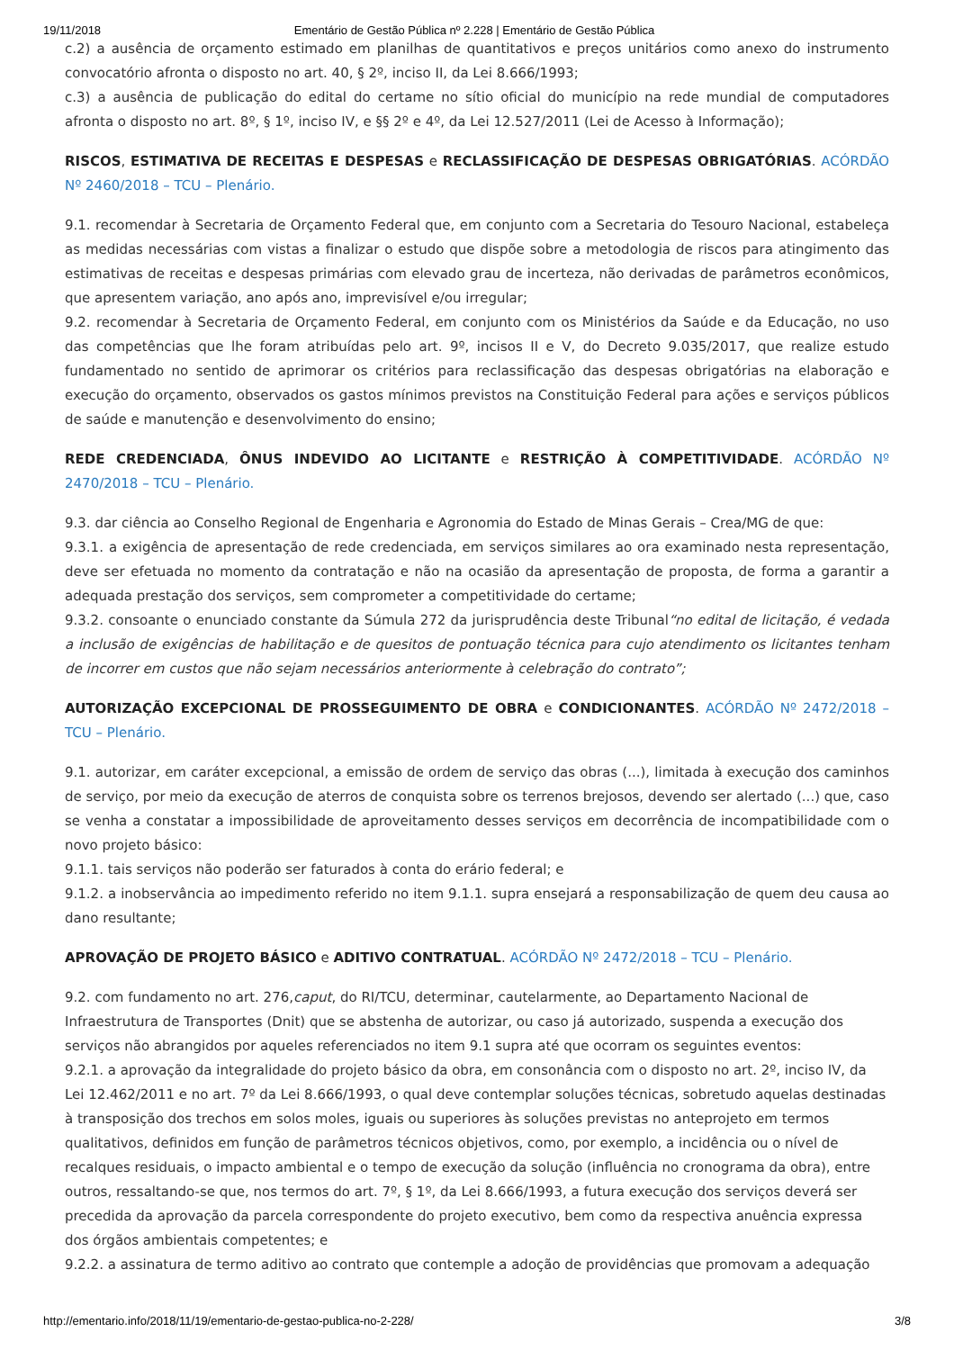19/11/2018 Ementário de Gestão Pública nº 2.228 | Ementário de Gestão Pública
c.2) a ausência de orçamento estimado em planilhas de quantitativos e preços unitários como anexo do instrumento convocatório afronta o disposto no art. 40, § 2º, inciso II, da Lei 8.666/1993;
c.3) a ausência de publicação do edital do certame no sítio oficial do município na rede mundial de computadores afronta o disposto no art. 8º, § 1º, inciso IV, e §§ 2º e 4º, da Lei 12.527/2011 (Lei de Acesso à Informação);
RISCOS, ESTIMATIVA DE RECEITAS E DESPESAS e RECLASSIFICAÇÃO DE DESPESAS OBRIGATÓRIAS. ACÓRDÃO Nº 2460/2018 – TCU – Plenário.
9.1. recomendar à Secretaria de Orçamento Federal que, em conjunto com a Secretaria do Tesouro Nacional, estabeleça as medidas necessárias com vistas a finalizar o estudo que dispõe sobre a metodologia de riscos para atingimento das estimativas de receitas e despesas primárias com elevado grau de incerteza, não derivadas de parâmetros econômicos, que apresentem variação, ano após ano, imprevisível e/ou irregular;
9.2. recomendar à Secretaria de Orçamento Federal, em conjunto com os Ministérios da Saúde e da Educação, no uso das competências que lhe foram atribuídas pelo art. 9º, incisos II e V, do Decreto 9.035/2017, que realize estudo fundamentado no sentido de aprimorar os critérios para reclassificação das despesas obrigatórias na elaboração e execução do orçamento, observados os gastos mínimos previstos na Constituição Federal para ações e serviços públicos de saúde e manutenção e desenvolvimento do ensino;
REDE CREDENCIADA, ÔNUS INDEVIDO AO LICITANTE e RESTRIÇÃO À COMPETITIVIDADE. ACÓRDÃO Nº 2470/2018 – TCU – Plenário.
9.3. dar ciência ao Conselho Regional de Engenharia e Agronomia do Estado de Minas Gerais – Crea/MG de que:
9.3.1. a exigência de apresentação de rede credenciada, em serviços similares ao ora examinado nesta representação, deve ser efetuada no momento da contratação e não na ocasião da apresentação de proposta, de forma a garantir a adequada prestação dos serviços, sem comprometer a competitividade do certame;
9.3.2. consoante o enunciado constante da Súmula 272 da jurisprudência deste Tribunal“no edital de licitação, é vedada a inclusão de exigências de habilitação e de quesitos de pontuação técnica para cujo atendimento os licitantes tenham de incorrer em custos que não sejam necessários anteriormente à celebração do contrato”;
AUTORIZAÇÃO EXCEPCIONAL DE PROSSEGUIMENTO DE OBRA e CONDICIONANTES. ACÓRDÃO Nº 2472/2018 – TCU – Plenário.
9.1. autorizar, em caráter excepcional, a emissão de ordem de serviço das obras (...), limitada à execução dos caminhos de serviço, por meio da execução de aterros de conquista sobre os terrenos brejosos, devendo ser alertado (...) que, caso se venha a constatar a impossibilidade de aproveitamento desses serviços em decorrência de incompatibilidade com o novo projeto básico:
9.1.1. tais serviços não poderão ser faturados à conta do erário federal; e
9.1.2. a inobservância ao impedimento referido no item 9.1.1. supra ensejará a responsabilização de quem deu causa ao dano resultante;
APROVAÇÃO DE PROJETO BÁSICO e ADITIVO CONTRATUAL. ACÓRDÃO Nº 2472/2018 – TCU – Plenário.
9.2. com fundamento no art. 276,caput, do RI/TCU, determinar, cautelarmente, ao Departamento Nacional de Infraestrutura de Transportes (Dnit) que se abstenha de autorizar, ou caso já autorizado, suspenda a execução dos serviços não abrangidos por aqueles referenciados no item 9.1 supra até que ocorram os seguintes eventos:
9.2.1. a aprovação da integralidade do projeto básico da obra, em consonância com o disposto no art. 2º, inciso IV, da Lei 12.462/2011 e no art. 7º da Lei 8.666/1993, o qual deve contemplar soluções técnicas, sobretudo aquelas destinadas à transposição dos trechos em solos moles, iguais ou superiores às soluções previstas no anteprojeto em termos qualitativos, definidos em função de parâmetros técnicos objetivos, como, por exemplo, a incidência ou o nível de recalques residuais, o impacto ambiental e o tempo de execução da solução (influência no cronograma da obra), entre outros, ressaltando-se que, nos termos do art. 7º, § 1º, da Lei 8.666/1993, a futura execução dos serviços deverá ser precedida da aprovação da parcela correspondente do projeto executivo, bem como da respectiva anuência expressa dos órgãos ambientais competentes; e
9.2.2. a assinatura de termo aditivo ao contrato que contemple a adoção de providências que promovam a adequação
http://ementario.info/2018/11/19/ementario-de-gestao-publica-no-2-228/ 3/8